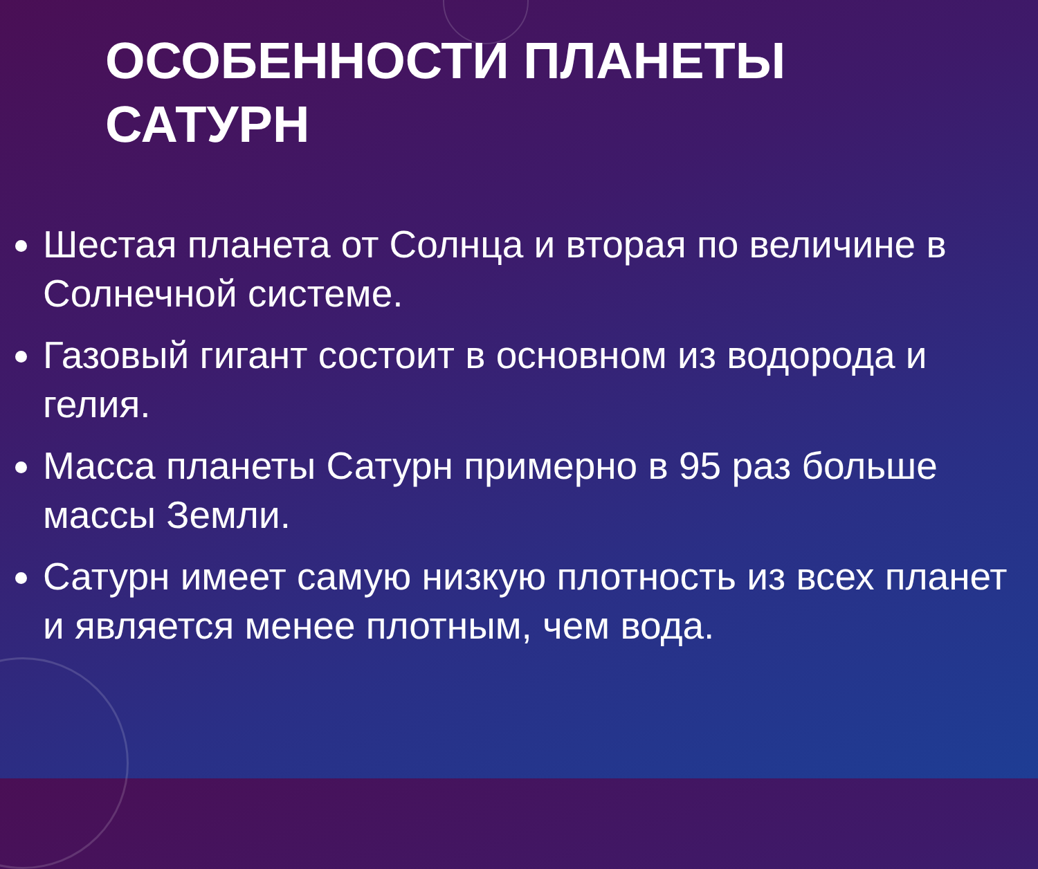ОСОБЕННОСТИ ПЛАНЕТЫ
САТУРН
Шестая планета от Солнца и вторая по величине в Солнечной системе.
Газовый гигант состоит в основном из водорода и гелия.
Масса планеты Сатурн примерно в 95 раз больше массы Земли.
Сатурн имеет самую низкую плотность из всех планет и является менее плотным, чем вода.